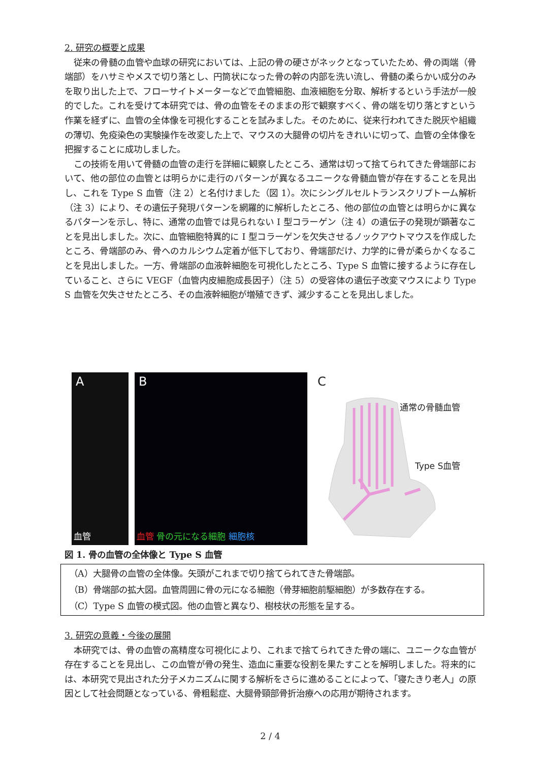2. 研究の概要と成果
従来の骨髄の血管や血球の研究においては、上記の骨の硬さがネックとなっていたため、骨の両端（骨端部）をハサミやメスで切り落とし、円筒状になった骨の幹の内部を洗い流し、骨髄の柔らかい成分のみを取り出した上で、フローサイトメーターなどで血管細胞、血液細胞を分取、解析するという手法が一般的でした。これを受けて本研究では、骨の血管をそのままの形で観察すべく、骨の端を切り落とすという作業を経ずに、血管の全体像を可視化することを試みました。そのために、従来行われてきた脱灰や組織の薄切、免疫染色の実験操作を改変した上で、マウスの大腿骨の切片をきれいに切って、血管の全体像を把握することに成功しました。
この技術を用いて骨髄の血管の走行を詳細に観察したところ、通常は切って捨てられてきた骨端部において、他の部位の血管とは明らかに走行のパターンが異なるユニークな骨髄血管が存在することを見出し、これを Type S 血管（注 2）と名付けました（図 1）。次にシングルセルトランスクリプトーム解析（注 3）により、その遺伝子発現パターンを網羅的に解析したところ、他の部位の血管とは明らかに異なるパターンを示し、特に、通常の血管では見られない I 型コラーゲン（注 4）の遺伝子の発現が顕著なことを見出しました。次に、血管細胞特異的に I 型コラーゲンを欠失させるノックアウトマウスを作成したところ、骨端部のみ、骨へのカルシウム定着が低下しており、骨端部だけ、力学的に骨が柔らかくなることを見出しました。一方、骨端部の血液幹細胞を可視化したところ、Type S 血管に接するように存在していること、さらに VEGF（血管内皮細胞成長因子）（注 5）の受容体の遺伝子改変マウスにより Type S 血管を欠失させたところ、その血液幹細胞が増殖できず、減少することを見出しました。
A
血管
B
血管 骨の元になる細胞 細胞核
C
通常の骨髄血管
Type S血管
図 1. 骨の血管の全体像と Type S 血管
（A）大腿骨の血管の全体像。矢頭がこれまで切り捨てられてきた骨端部。
（B）骨端部の拡大図。血管周囲に骨の元になる細胞（骨芽細胞前駆細胞）が多数存在する。
（C）Type S 血管の模式図。他の血管と異なり、樹枝状の形態を呈する。
3. 研究の意義・今後の展開
本研究では、骨の血管の高精度な可視化により、これまで捨てられてきた骨の端に、ユニークな血管が存在することを見出し、この血管が骨の発生、造血に重要な役割を果たすことを解明しました。将来的には、本研究で見出された分子メカニズムに関する解析をさらに進めることによって、「寝たきり老人」の原因として社会問題となっている、骨粗鬆症、大腿骨頸部骨折治療への応用が期待されます。
2 / 4